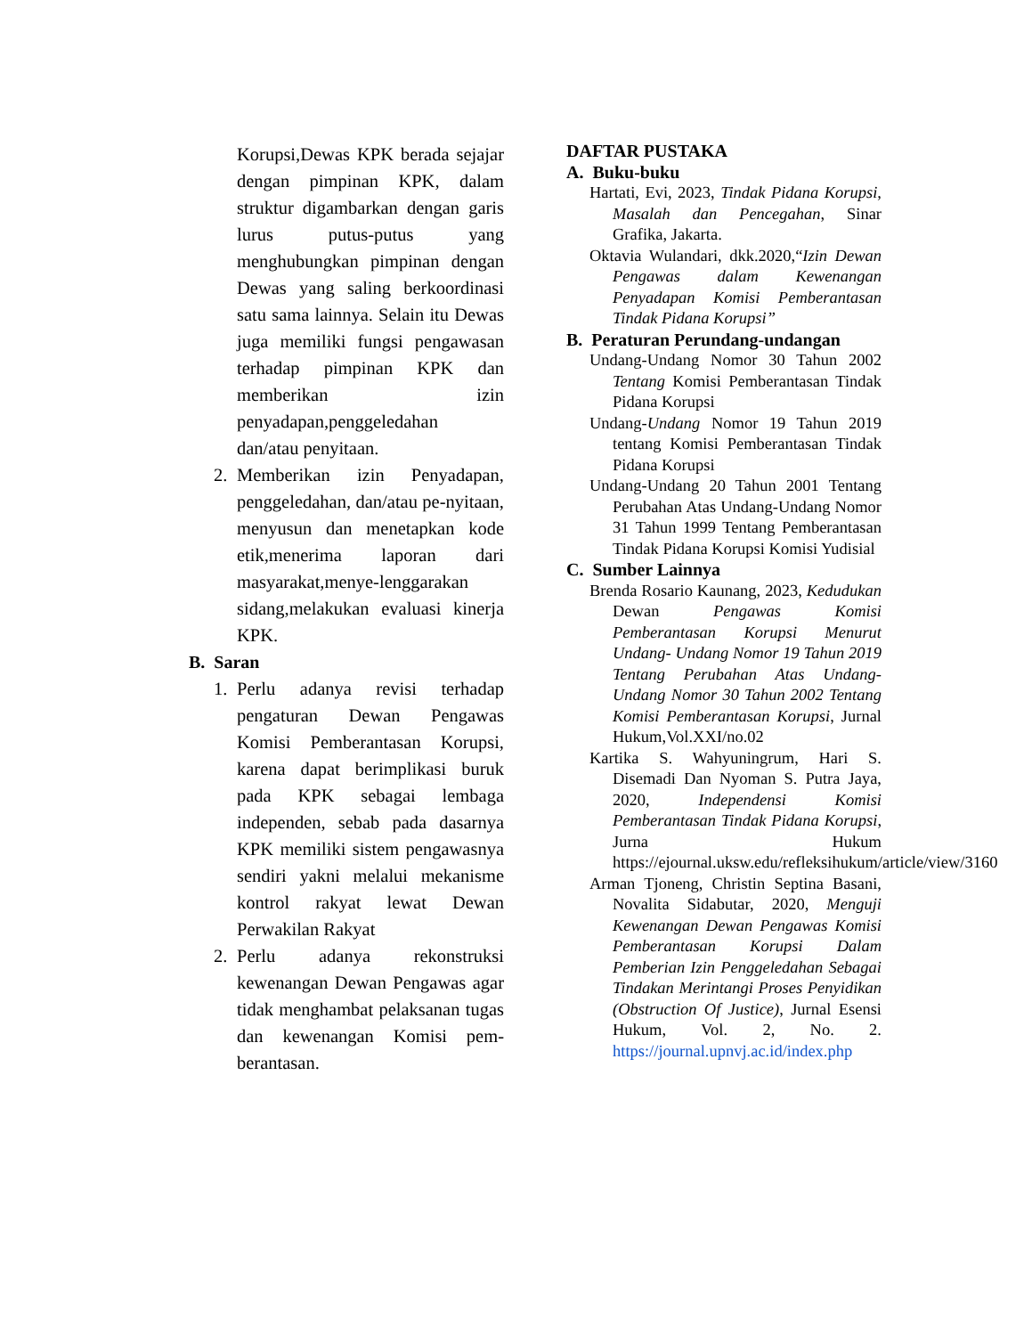Korupsi,Dewas KPK berada sejajar dengan pimpinan KPK, dalam struktur digambarkan dengan garis lurus putus-putus yang menghubungkan pimpinan dengan Dewas yang saling berkoordinasi satu sama lainnya. Selain itu Dewas juga memiliki fungsi pengawasan terhadap pimpinan KPK dan memberikan izin penyadapan,penggeledahan dan/atau penyitaan.
2. Memberikan izin Penyadapan, penggeledahan, dan/atau pe-nyitaan, menyusun dan menetapkan kode etik,menerima laporan dari masyarakat,menye-lenggarakan sidang,melakukan evaluasi kinerja KPK.
B. Saran
1. Perlu adanya revisi terhadap pengaturan Dewan Pengawas Komisi Pemberantasan Korupsi, karena dapat berimplikasi buruk pada KPK sebagai lembaga independen, sebab pada dasarnya KPK memiliki sistem pengawasnya sendiri yakni melalui mekanisme kontrol rakyat lewat Dewan Perwakilan Rakyat
2. Perlu adanya rekonstruksi kewenangan Dewan Pengawas agar tidak menghambat pelaksanan tugas dan kewenangan Komisi pem-berantasan.
DAFTAR PUSTAKA
A. Buku-buku
Hartati, Evi, 2023, Tindak Pidana Korupsi, Masalah dan Pencegahan, Sinar Grafika, Jakarta.
Oktavia Wulandari, dkk.2020,“Izin Dewan Pengawas dalam Kewenangan Penyadapan Komisi Pemberantasan Tindak Pidana Korupsi”
B. Peraturan Perundang-undangan
Undang-Undang Nomor 30 Tahun 2002 Tentang Komisi Pemberantasan Tindak Pidana Korupsi
Undang-Undang Nomor 19 Tahun 2019 tentang Komisi Pemberantasan Tindak Pidana Korupsi
Undang-Undang 20 Tahun 2001 Tentang Perubahan Atas Undang-Undang Nomor 31 Tahun 1999 Tentang Pemberantasan Tindak Pidana Korupsi Komisi Yudisial
C. Sumber Lainnya
Brenda Rosario Kaunang, 2023, Kedudukan Dewan Pengawas Komisi Pemberantasan Korupsi Menurut Undang- Undang Nomor 19 Tahun 2019 Tentang Perubahan Atas Undang-Undang Nomor 30 Tahun 2002 Tentang Komisi Pemberantasan Korupsi, Jurnal Hukum,Vol.XXI/no.02
Kartika S. Wahyuningrum, Hari S. Disemadi Dan Nyoman S. Putra Jaya, 2020, Independensi Komisi Pemberantasan Tindak Pidana Korupsi, Jurna Hukum https://ejournal.uksw.edu/refleksihukum/article/view/3160
Arman Tjoneng, Christin Septina Basani, Novalita Sidabutar, 2020, Menguji Kewenangan Dewan Pengawas Komisi Pemberantasan Korupsi Dalam Pemberian Izin Penggeledahan Sebagai Tindakan Merintangi Proses Penyidikan (Obstruction Of Justice), Jurnal Esensi Hukum, Vol. 2, No. 2. https://journal.upnvj.ac.id/index.php